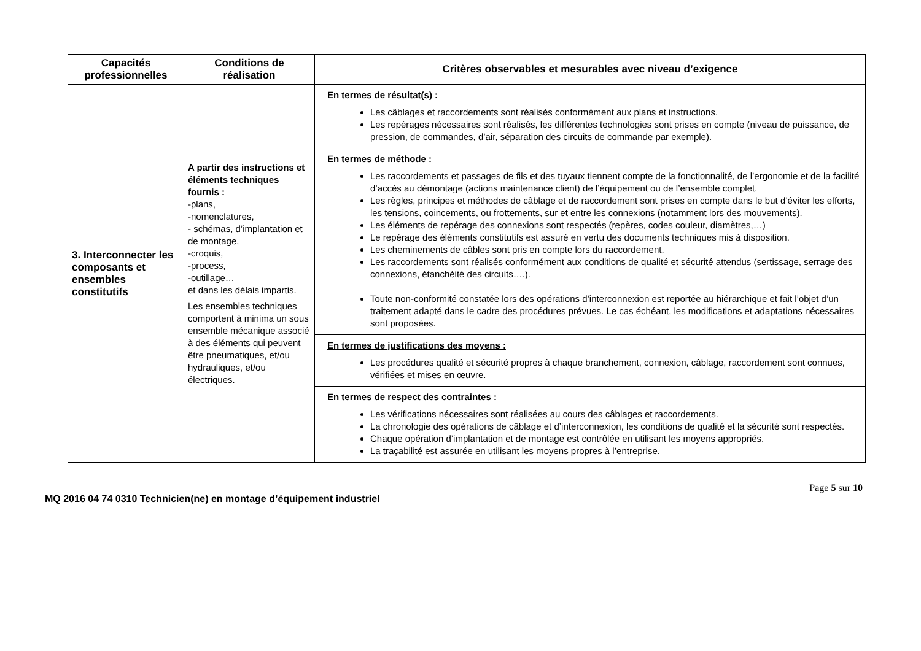| Capacités professionnelles | Conditions de réalisation | Critères observables et mesurables avec niveau d’exigence |
| --- | --- | --- |
| 3. Interconnecter les composants et ensembles constitutifs | A partir des instructions et éléments techniques fournis : -plans, -nomenclatures, - schémas, d’implantation et de montage, -croquis, -process, -outillage… et dans les délais impartis. Les ensembles techniques comportent à minima un sous ensemble mécanique associé à des éléments qui peuvent être pneumatiques, et/ou hydrauliques, et/ou électriques. | En termes de résultat(s) : Les câblages et raccordements sont réalisés conformément aux plans et instructions. Les repérages nécessaires sont réalisés, les différentes technologies sont prises en compte (niveau de puissance, de pression, de commandes, d’air, séparation des circuits de commande par exemple). |
| | | En termes de méthode : Les raccordements et passages de fils et des tuyaux tiennent compte de la fonctionnalité, de l’ergonomie et de la facilité d’accès au démontage (actions maintenance client) de l’équipement ou de l’ensemble complet. Les règles, principes et méthodes de câblage et de raccordement sont prises en compte dans le but d’éviter les efforts, les tensions, coincements, ou frottements, sur et entre les connexions (notamment lors des mouvements). Les éléments de repérage des connexions sont respectés (repères, codes couleur, diamètres,…) Le repérage des éléments constitutifs est assuré en vertu des documents techniques mis à disposition. Les cheminements de câbles sont pris en compte lors du raccordement. Les raccordements sont réalisés conformément aux conditions de qualité et sécurité attendus (sertissage, serrage des connexions, étanchéité des circuits….). Toute non-conformité constatée lors des opérations d’interconnexion est reportée au hiérarchique et fait l’objet d’un traitement adapté dans le cadre des procédures prévues. Le cas échéant, les modifications et adaptations nécessaires sont proposées. |
| | | En termes de justifications des moyens : Les procédures qualité et sécurité propres à chaque branchement, connexion, câblage, raccordement sont connues, vérifiées et mises en œuvre. |
| | | En termes de respect des contraintes : Les vérifications nécessaires sont réalisées au cours des câblages et raccordements. La chronologie des opérations de câblage et d’interconnexion, les conditions de qualité et la sécurité sont respectés. Chaque opération d’implantation et de montage est contrôlée en utilisant les moyens appropriés. La traçabilité est assurée en utilisant les moyens propres à l’entreprise. |
Page 5 sur 10
MQ 2016 04 74 0310 Technicien(ne) en montage d’équipement industriel